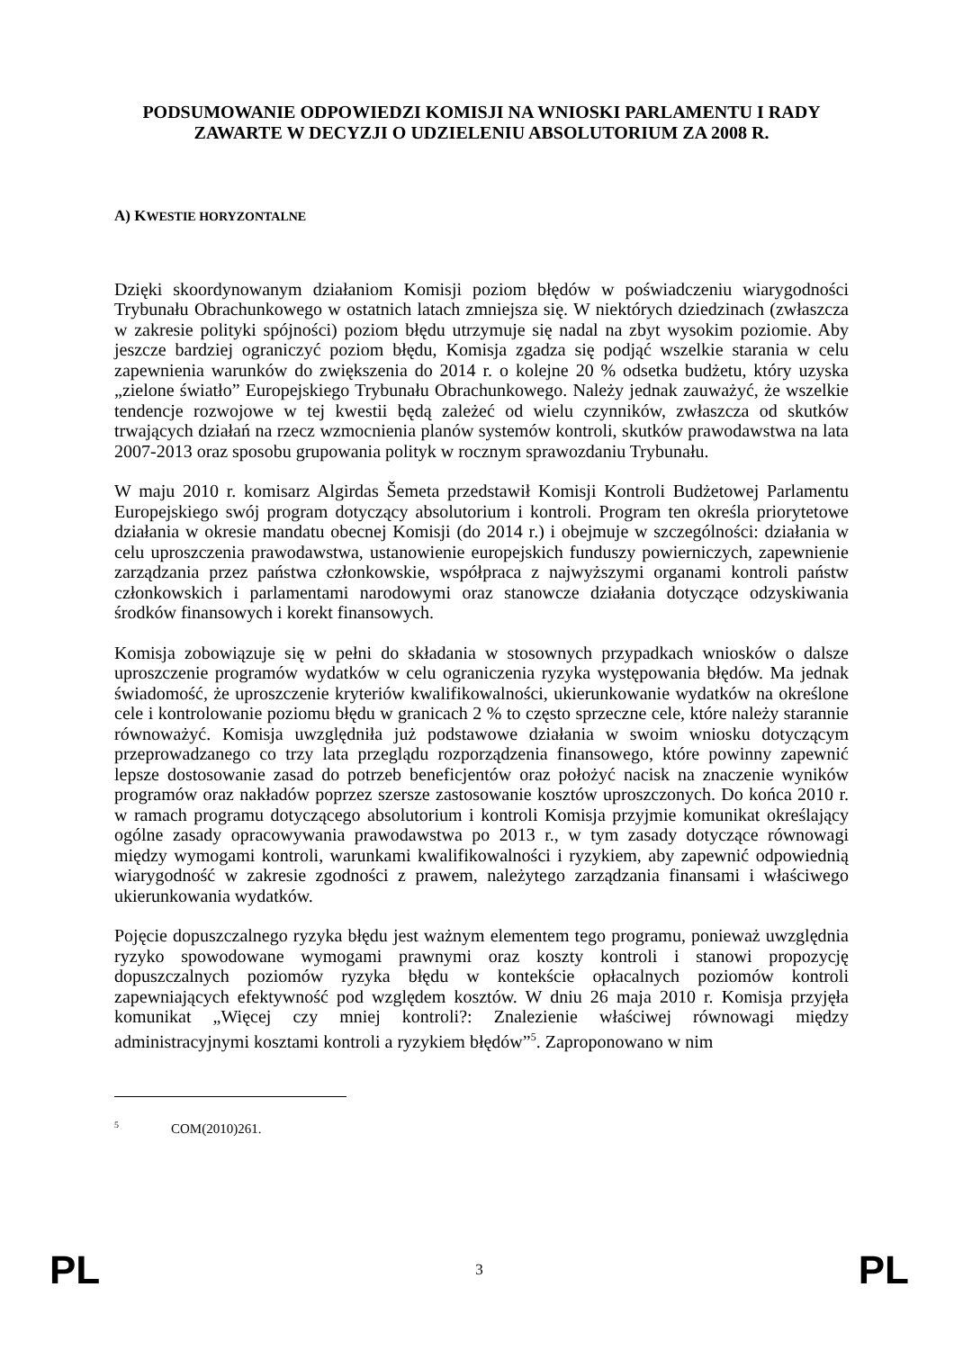PODSUMOWANIE ODPOWIEDZI KOMISJI NA WNIOSKI PARLAMENTU I RADY ZAWARTE W DECYZJI O UDZIELENIU ABSOLUTORIUM ZA 2008 R.
A) KWESTIE HORYZONTALNE
Dzięki skoordynowanym działaniom Komisji poziom błędów w poświadczeniu wiarygodności Trybunału Obrachunkowego w ostatnich latach zmniejsza się. W niektórych dziedzinach (zwłaszcza w zakresie polityki spójności) poziom błędu utrzymuje się nadal na zbyt wysokim poziomie. Aby jeszcze bardziej ograniczyć poziom błędu, Komisja zgadza się podjąć wszelkie starania w celu zapewnienia warunków do zwiększenia do 2014 r. o kolejne 20 % odsetka budżetu, który uzyska „zielone światło” Europejskiego Trybunału Obrachunkowego. Należy jednak zauważyć, że wszelkie tendencje rozwojowe w tej kwestii będą zależeć od wielu czynników, zwłaszcza od skutków trwających działań na rzecz wzmocnienia planów systemów kontroli, skutków prawodawstwa na lata 2007-2013 oraz sposobu grupowania polityk w rocznym sprawozdaniu Trybunału.
W maju 2010 r. komisarz Algirdas Šemeta przedstawił Komisji Kontroli Budżetowej Parlamentu Europejskiego swój program dotyczący absolutorium i kontroli. Program ten określa priorytetowe działania w okresie mandatu obecnej Komisji (do 2014 r.) i obejmuje w szczególności: działania w celu uproszczenia prawodawstwa, ustanowienie europejskich funduszy powierniczych, zapewnienie zarządzania przez państwa członkowskie, współpraca z najwyższymi organami kontroli państw członkowskich i parlamentami narodowymi oraz stanowcze działania dotyczące odzyskiwania środków finansowych i korekt finansowych.
Komisja zobowiązuje się w pełni do składania w stosownych przypadkach wniosków o dalsze uproszczenie programów wydatków w celu ograniczenia ryzyka występowania błędów. Ma jednak świadomość, że uproszczenie kryteriów kwalifikowalności, ukierunkowanie wydatków na określone cele i kontrolowanie poziomu błędu w granicach 2 % to często sprzeczne cele, które należy starannie równoważyć. Komisja uwzględniła już podstawowe działania w swoim wniosku dotyczącym przeprowadzanego co trzy lata przeglądu rozporządzenia finansowego, które powinny zapewnić lepsze dostosowanie zasad do potrzeb beneficjentów oraz położyć nacisk na znaczenie wyników programów oraz nakładów poprzez szersze zastosowanie kosztów uproszczonych. Do końca 2010 r. w ramach programu dotyczącego absolutorium i kontroli Komisja przyjmie komunikat określający ogólne zasady opracowywania prawodawstwa po 2013 r., w tym zasady dotyczące równowagi między wymogami kontroli, warunkami kwalifikowalności i ryzykiem, aby zapewnić odpowiednią wiarygodność w zakresie zgodności z prawem, należytego zarządzania finansami i właściwego ukierunkowania wydatków.
Pojęcie dopuszczalnego ryzyka błędu jest ważnym elementem tego programu, ponieważ uwzględnia ryzyko spowodowane wymogami prawnymi oraz koszty kontroli i stanowi propozycję dopuszczalnych poziomów ryzyka błędu w kontekście opłacalnych poziomów kontroli zapewniających efektywność pod względem kosztów. W dniu 26 maja 2010 r. Komisja przyjęła komunikat „Więcej czy mniej kontroli?: Znalezienie właściwej równowagi między administracyjnymi kosztami kontroli a ryzykiem błędów”<sup>5</sup>. Zaproponowano w nim
<sup>5</sup> COM(2010)261.
PL 3 PL